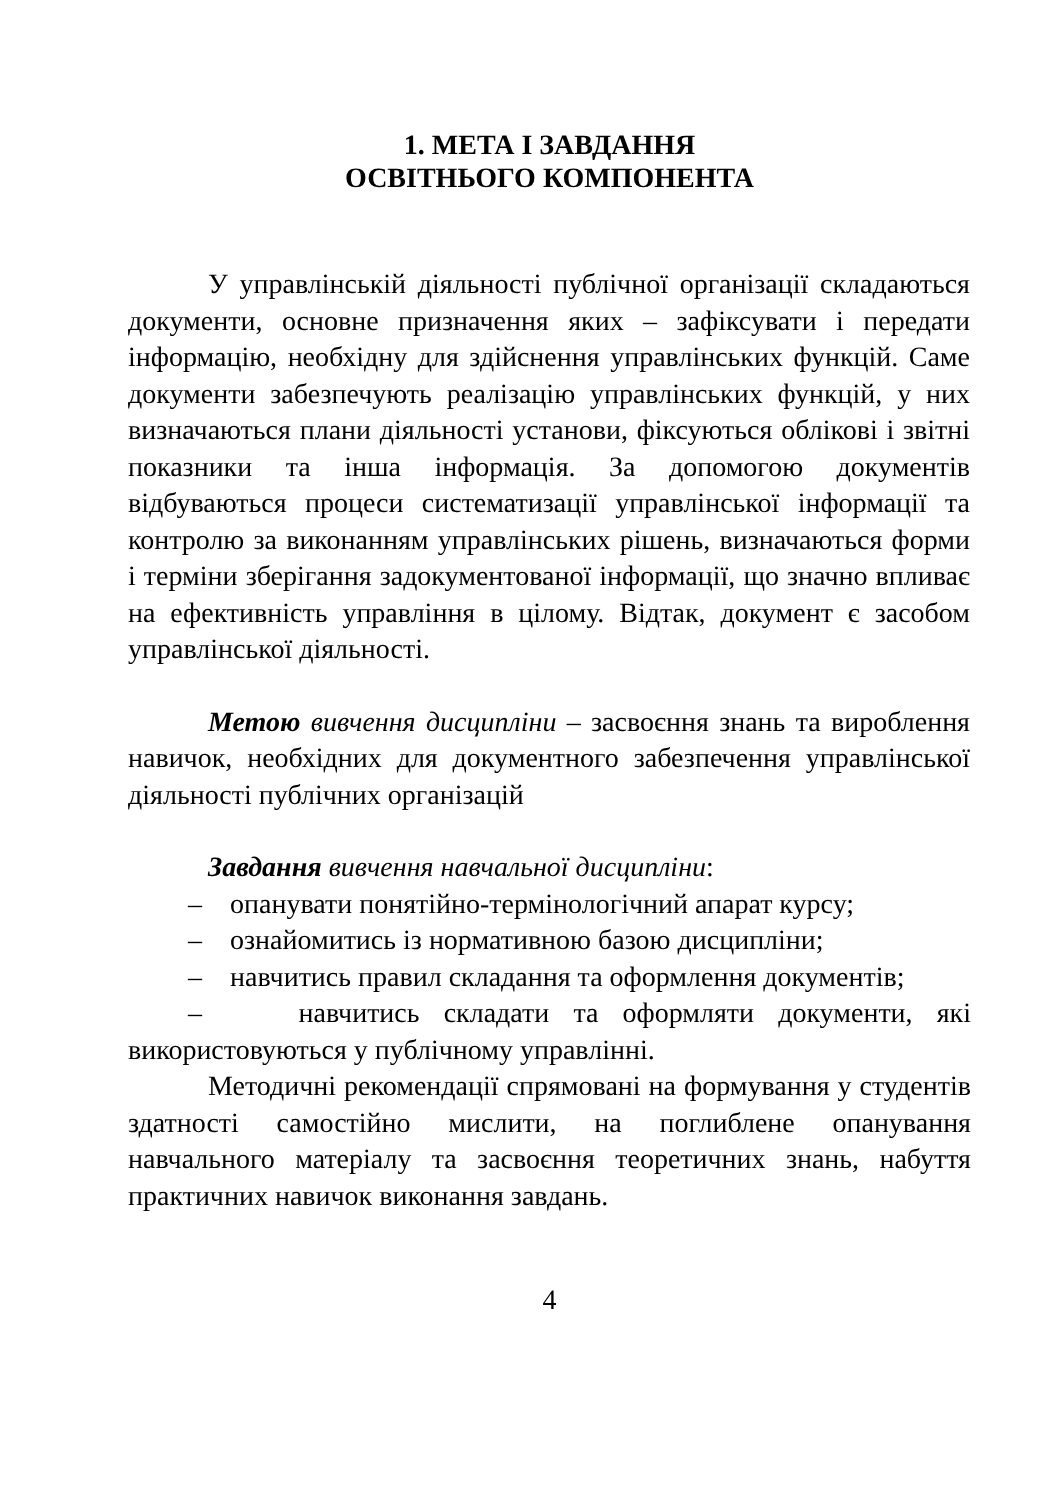1. МЕТА І ЗАВДАННЯ
ОСВІТНЬОГО КОМПОНЕНТА
У управлінській діяльності публічної організації складаються документи, основне призначення яких – зафіксувати і передати інформацію, необхідну для здійснення управлінських функцій. Саме документи забезпечують реалізацію управлінських функцій, у них визначаються плани діяльності установи, фіксуються облікові і звітні показники та інша інформація. За допомогою документів відбуваються процеси систематизації управлінської інформації та контролю за виконанням управлінських рішень, визначаються форми і терміни зберігання задокументованої інформації, що значно впливає на ефективність управління в цілому. Відтак, документ є засобом управлінської діяльності.
Метою вивчення дисципліни – засвоєння знань та вироблення навичок, необхідних для документного забезпечення управлінської діяльності публічних організацій
Завдання вивчення навчальної дисципліни:
– опанувати понятійно-термінологічний апарат курсу;
– ознайомитись із нормативною базою дисципліни;
– навчитись правил складання та оформлення документів;
– навчитись складати та оформляти документи, які використовуються у публічному управлінні.
Методичні рекомендації спрямовані на формування у студентів здатності самостійно мислити, на поглиблене опанування навчального матеріалу та засвоєння теоретичних знань, набуття практичних навичок виконання завдань.
4